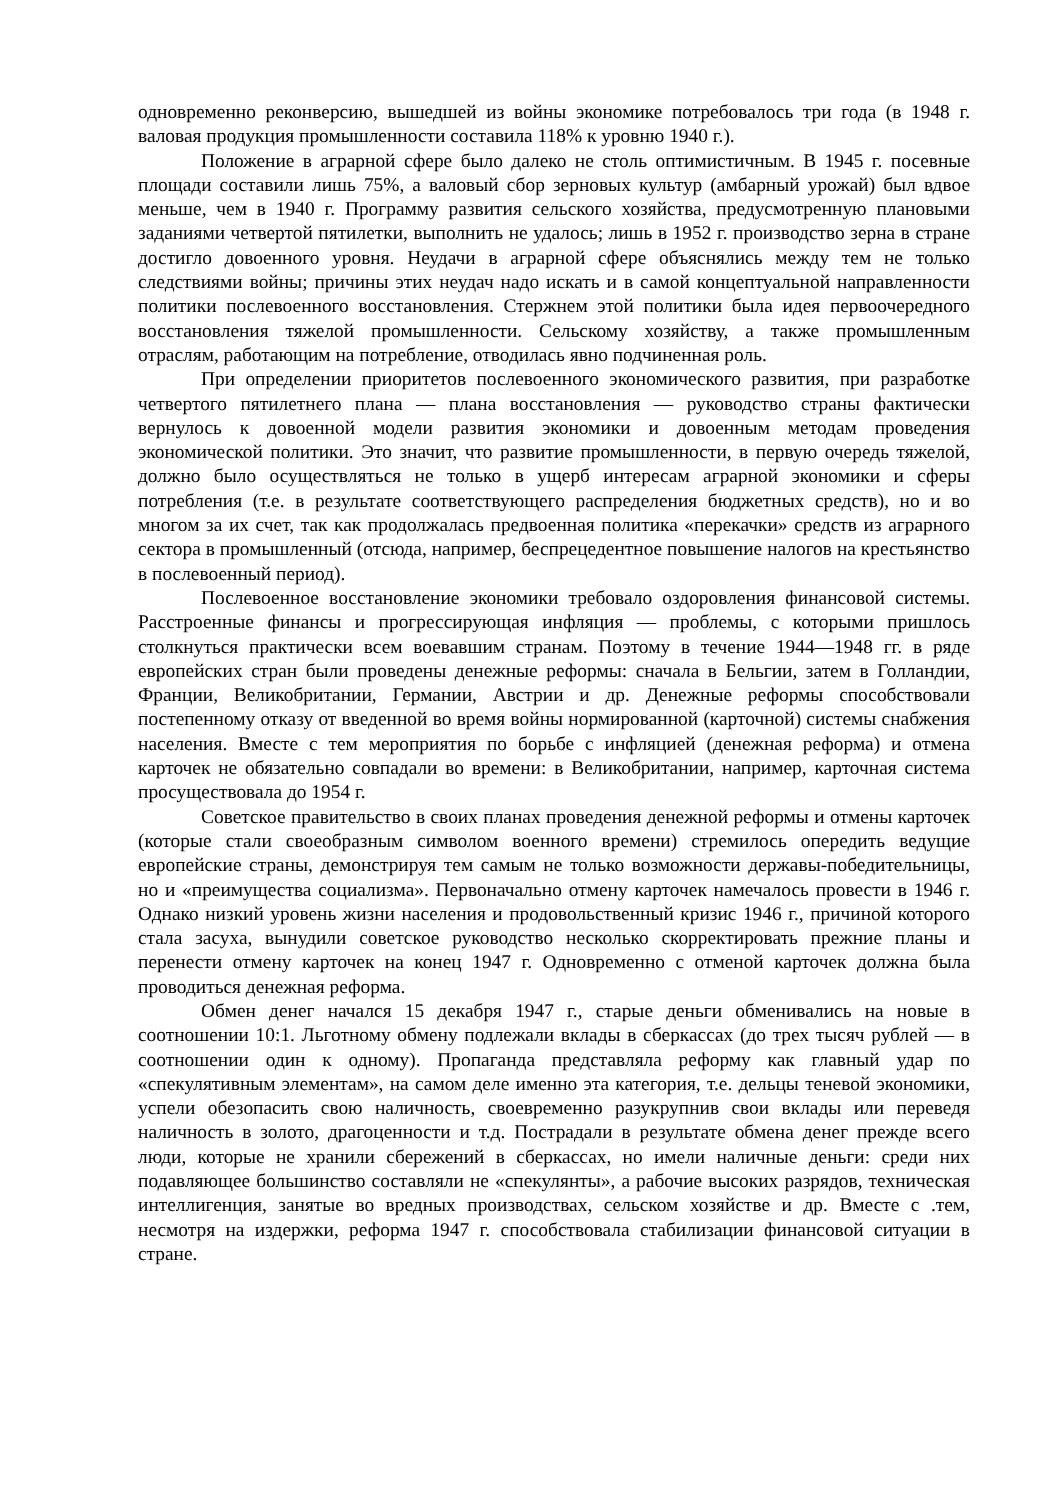одновременно реконверсию, вышедшей из войны экономике потребовалось три года (в 1948 г. валовая продукция промышленности составила 118% к уровню 1940 г.).
Положение в аграрной сфере было далеко не столь оптимистичным. В 1945 г. посевные площади составили лишь 75%, а валовый сбор зерновых культур (амбарный урожай) был вдвое меньше, чем в 1940 г. Программу развития сельского хозяйства, предусмотренную плановыми заданиями четвертой пятилетки, выполнить не удалось; лишь в 1952 г. производство зерна в стране достигло довоенного уровня. Неудачи в аграрной сфере объяснялись между тем не только следствиями войны; причины этих неудач надо искать и в самой концептуальной направленности политики послевоенного восстановления. Стержнем этой политики была идея первоочередного восстановления тяжелой промышленности. Сельскому хозяйству, а также промышленным отраслям, работающим на потребление, отводилась явно подчиненная роль.
При определении приоритетов послевоенного экономического развития, при разработке четвертого пятилетнего плана — плана восстановления — руководство страны фактически вернулось к довоенной модели развития экономики и довоенным методам проведения экономической политики. Это значит, что развитие промышленности, в первую очередь тяжелой, должно было осуществляться не только в ущерб интересам аграрной экономики и сферы потребления (т.е. в результате соответствующего распределения бюджетных средств), но и во многом за их счет, так как продолжалась предвоенная политика «перекачки» средств из аграрного сектора в промышленный (отсюда, например, беспрецедентное повышение налогов на крестьянство в послевоенный период).
Послевоенное восстановление экономики требовало оздоровления финансовой системы. Расстроенные финансы и прогрессирующая инфляция — проблемы, с которыми пришлось столкнуться практически всем воевавшим странам. Поэтому в течение 1944—1948 гг. в ряде европейских стран были проведены денежные реформы: сначала в Бельгии, затем в Голландии, Франции, Великобритании, Германии, Австрии и др. Денежные реформы способствовали постепенному отказу от введенной во время войны нормированной (карточной) системы снабжения населения. Вместе с тем мероприятия по борьбе с инфляцией (денежная реформа) и отмена карточек не обязательно совпадали во времени: в Великобритании, например, карточная система просуществовала до 1954 г.
Советское правительство в своих планах проведения денежной реформы и отмены карточек (которые стали своеобразным символом военного времени) стремилось опередить ведущие европейские страны, демонстрируя тем самым не только возможности державы-победительницы, но и «преимущества социализма». Первоначально отмену карточек намечалось провести в 1946 г. Однако низкий уровень жизни населения и продовольственный кризис 1946 г., причиной которого стала засуха, вынудили советское руководство несколько скорректировать прежние планы и перенести отмену карточек на конец 1947 г. Одновременно с отменой карточек должна была проводиться денежная реформа.
Обмен денег начался 15 декабря 1947 г., старые деньги обменивались на новые в соотношении 10:1. Льготному обмену подлежали вклады в сберкассах (до трех тысяч рублей — в соотношении один к одному). Пропаганда представляла реформу как главный удар по «спекулятивным элементам», на самом деле именно эта категория, т.е. дельцы теневой экономики, успели обезопасить свою наличность, своевременно разукрупнив свои вклады или переведя наличность в золото, драгоценности и т.д. Пострадали в результате обмена денег прежде всего люди, которые не хранили сбережений в сберкассах, но имели наличные деньги: среди них подавляющее большинство составляли не «спекулянты», а рабочие высоких разрядов, техническая интеллигенция, занятые во вредных производствах, сельском хозяйстве и др. Вместе с .тем, несмотря на издержки, реформа 1947 г. способствовала стабилизации финансовой ситуации в стране.